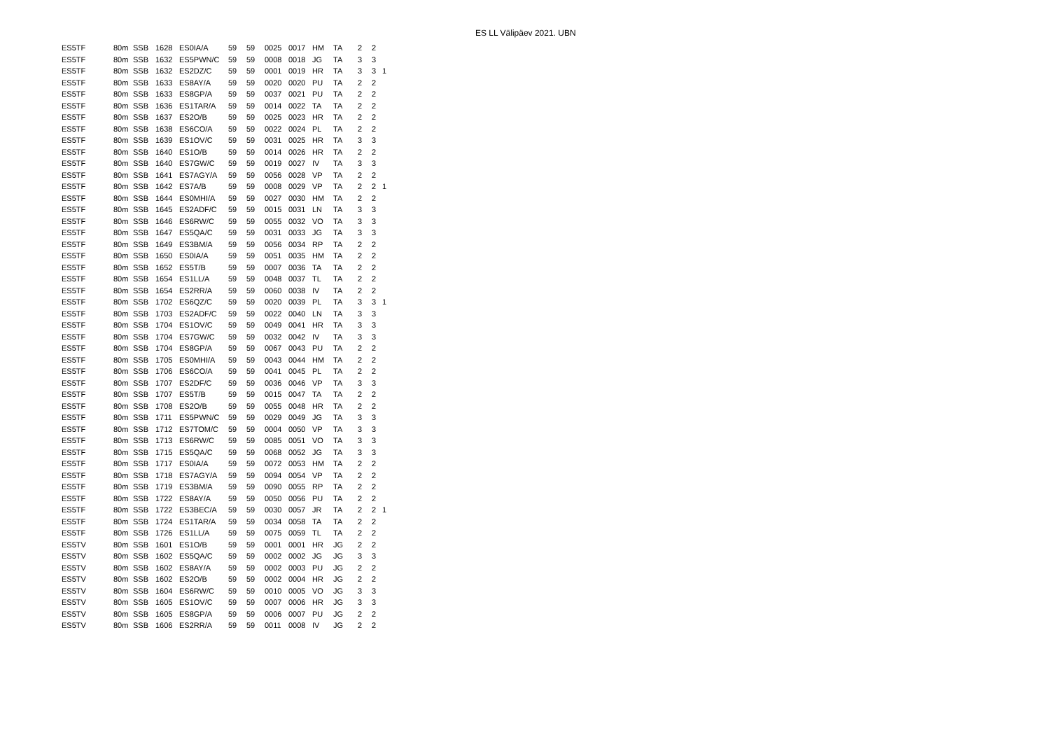ES LL Välipäev 2021. UBN
| ES5TF | 80m | SSB | 1628 | ES0IA/A | 59 | 59 | 0025 | 0017 | HM | TA | 2 | 2 | |
| ES5TF | 80m | SSB | 1632 | ES5PWN/C | 59 | 59 | 0008 | 0018 | JG | TA | 3 | 3 | |
| ES5TF | 80m | SSB | 1632 | ES2DZ/C | 59 | 59 | 0001 | 0019 | HR | TA | 3 | 3 | 1 |
| ES5TF | 80m | SSB | 1633 | ES8AY/A | 59 | 59 | 0020 | 0020 | PU | TA | 2 | 2 | |
| ES5TF | 80m | SSB | 1633 | ES8GP/A | 59 | 59 | 0037 | 0021 | PU | TA | 2 | 2 | |
| ES5TF | 80m | SSB | 1636 | ES1TAR/A | 59 | 59 | 0014 | 0022 | TA | TA | 2 | 2 | |
| ES5TF | 80m | SSB | 1637 | ES2O/B | 59 | 59 | 0025 | 0023 | HR | TA | 2 | 2 | |
| ES5TF | 80m | SSB | 1638 | ES6CO/A | 59 | 59 | 0022 | 0024 | PL | TA | 2 | 2 | |
| ES5TF | 80m | SSB | 1639 | ES1OV/C | 59 | 59 | 0031 | 0025 | HR | TA | 3 | 3 | |
| ES5TF | 80m | SSB | 1640 | ES1O/B | 59 | 59 | 0014 | 0026 | HR | TA | 2 | 2 | |
| ES5TF | 80m | SSB | 1640 | ES7GW/C | 59 | 59 | 0019 | 0027 | IV | TA | 3 | 3 | |
| ES5TF | 80m | SSB | 1641 | ES7AGY/A | 59 | 59 | 0056 | 0028 | VP | TA | 2 | 2 | |
| ES5TF | 80m | SSB | 1642 | ES7A/B | 59 | 59 | 0008 | 0029 | VP | TA | 2 | 2 | 1 |
| ES5TF | 80m | SSB | 1644 | ES0MHI/A | 59 | 59 | 0027 | 0030 | HM | TA | 2 | 2 | |
| ES5TF | 80m | SSB | 1645 | ES2ADF/C | 59 | 59 | 0015 | 0031 | LN | TA | 3 | 3 | |
| ES5TF | 80m | SSB | 1646 | ES6RW/C | 59 | 59 | 0055 | 0032 | VO | TA | 3 | 3 | |
| ES5TF | 80m | SSB | 1647 | ES5QA/C | 59 | 59 | 0031 | 0033 | JG | TA | 3 | 3 | |
| ES5TF | 80m | SSB | 1649 | ES3BM/A | 59 | 59 | 0056 | 0034 | RP | TA | 2 | 2 | |
| ES5TF | 80m | SSB | 1650 | ES0IA/A | 59 | 59 | 0051 | 0035 | HM | TA | 2 | 2 | |
| ES5TF | 80m | SSB | 1652 | ES5T/B | 59 | 59 | 0007 | 0036 | TA | TA | 2 | 2 | |
| ES5TF | 80m | SSB | 1654 | ES1LL/A | 59 | 59 | 0048 | 0037 | TL | TA | 2 | 2 | |
| ES5TF | 80m | SSB | 1654 | ES2RR/A | 59 | 59 | 0060 | 0038 | IV | TA | 2 | 2 | |
| ES5TF | 80m | SSB | 1702 | ES6QZ/C | 59 | 59 | 0020 | 0039 | PL | TA | 3 | 3 | 1 |
| ES5TF | 80m | SSB | 1703 | ES2ADF/C | 59 | 59 | 0022 | 0040 | LN | TA | 3 | 3 | |
| ES5TF | 80m | SSB | 1704 | ES1OV/C | 59 | 59 | 0049 | 0041 | HR | TA | 3 | 3 | |
| ES5TF | 80m | SSB | 1704 | ES7GW/C | 59 | 59 | 0032 | 0042 | IV | TA | 3 | 3 | |
| ES5TF | 80m | SSB | 1704 | ES8GP/A | 59 | 59 | 0067 | 0043 | PU | TA | 2 | 2 | |
| ES5TF | 80m | SSB | 1705 | ES0MHI/A | 59 | 59 | 0043 | 0044 | HM | TA | 2 | 2 | |
| ES5TF | 80m | SSB | 1706 | ES6CO/A | 59 | 59 | 0041 | 0045 | PL | TA | 2 | 2 | |
| ES5TF | 80m | SSB | 1707 | ES2DF/C | 59 | 59 | 0036 | 0046 | VP | TA | 3 | 3 | |
| ES5TF | 80m | SSB | 1707 | ES5T/B | 59 | 59 | 0015 | 0047 | TA | TA | 2 | 2 | |
| ES5TF | 80m | SSB | 1708 | ES2O/B | 59 | 59 | 0055 | 0048 | HR | TA | 2 | 2 | |
| ES5TF | 80m | SSB | 1711 | ES5PWN/C | 59 | 59 | 0029 | 0049 | JG | TA | 3 | 3 | |
| ES5TF | 80m | SSB | 1712 | ES7TOM/C | 59 | 59 | 0004 | 0050 | VP | TA | 3 | 3 | |
| ES5TF | 80m | SSB | 1713 | ES6RW/C | 59 | 59 | 0085 | 0051 | VO | TA | 3 | 3 | |
| ES5TF | 80m | SSB | 1715 | ES5QA/C | 59 | 59 | 0068 | 0052 | JG | TA | 3 | 3 | |
| ES5TF | 80m | SSB | 1717 | ES0IA/A | 59 | 59 | 0072 | 0053 | HM | TA | 2 | 2 | |
| ES5TF | 80m | SSB | 1718 | ES7AGY/A | 59 | 59 | 0094 | 0054 | VP | TA | 2 | 2 | |
| ES5TF | 80m | SSB | 1719 | ES3BM/A | 59 | 59 | 0090 | 0055 | RP | TA | 2 | 2 | |
| ES5TF | 80m | SSB | 1722 | ES8AY/A | 59 | 59 | 0050 | 0056 | PU | TA | 2 | 2 | |
| ES5TF | 80m | SSB | 1722 | ES3BEC/A | 59 | 59 | 0030 | 0057 | JR | TA | 2 | 2 | 1 |
| ES5TF | 80m | SSB | 1724 | ES1TAR/A | 59 | 59 | 0034 | 0058 | TA | TA | 2 | 2 | |
| ES5TF | 80m | SSB | 1726 | ES1LL/A | 59 | 59 | 0075 | 0059 | TL | TA | 2 | 2 | |
| ES5TV | 80m | SSB | 1601 | ES1O/B | 59 | 59 | 0001 | 0001 | HR | JG | 2 | 2 | |
| ES5TV | 80m | SSB | 1602 | ES5QA/C | 59 | 59 | 0002 | 0002 | JG | JG | 3 | 3 | |
| ES5TV | 80m | SSB | 1602 | ES8AY/A | 59 | 59 | 0002 | 0003 | PU | JG | 2 | 2 | |
| ES5TV | 80m | SSB | 1602 | ES2O/B | 59 | 59 | 0002 | 0004 | HR | JG | 2 | 2 | |
| ES5TV | 80m | SSB | 1604 | ES6RW/C | 59 | 59 | 0010 | 0005 | VO | JG | 3 | 3 | |
| ES5TV | 80m | SSB | 1605 | ES1OV/C | 59 | 59 | 0007 | 0006 | HR | JG | 3 | 3 | |
| ES5TV | 80m | SSB | 1605 | ES8GP/A | 59 | 59 | 0006 | 0007 | PU | JG | 2 | 2 | |
| ES5TV | 80m | SSB | 1606 | ES2RR/A | 59 | 59 | 0011 | 0008 | IV | JG | 2 | 2 | |